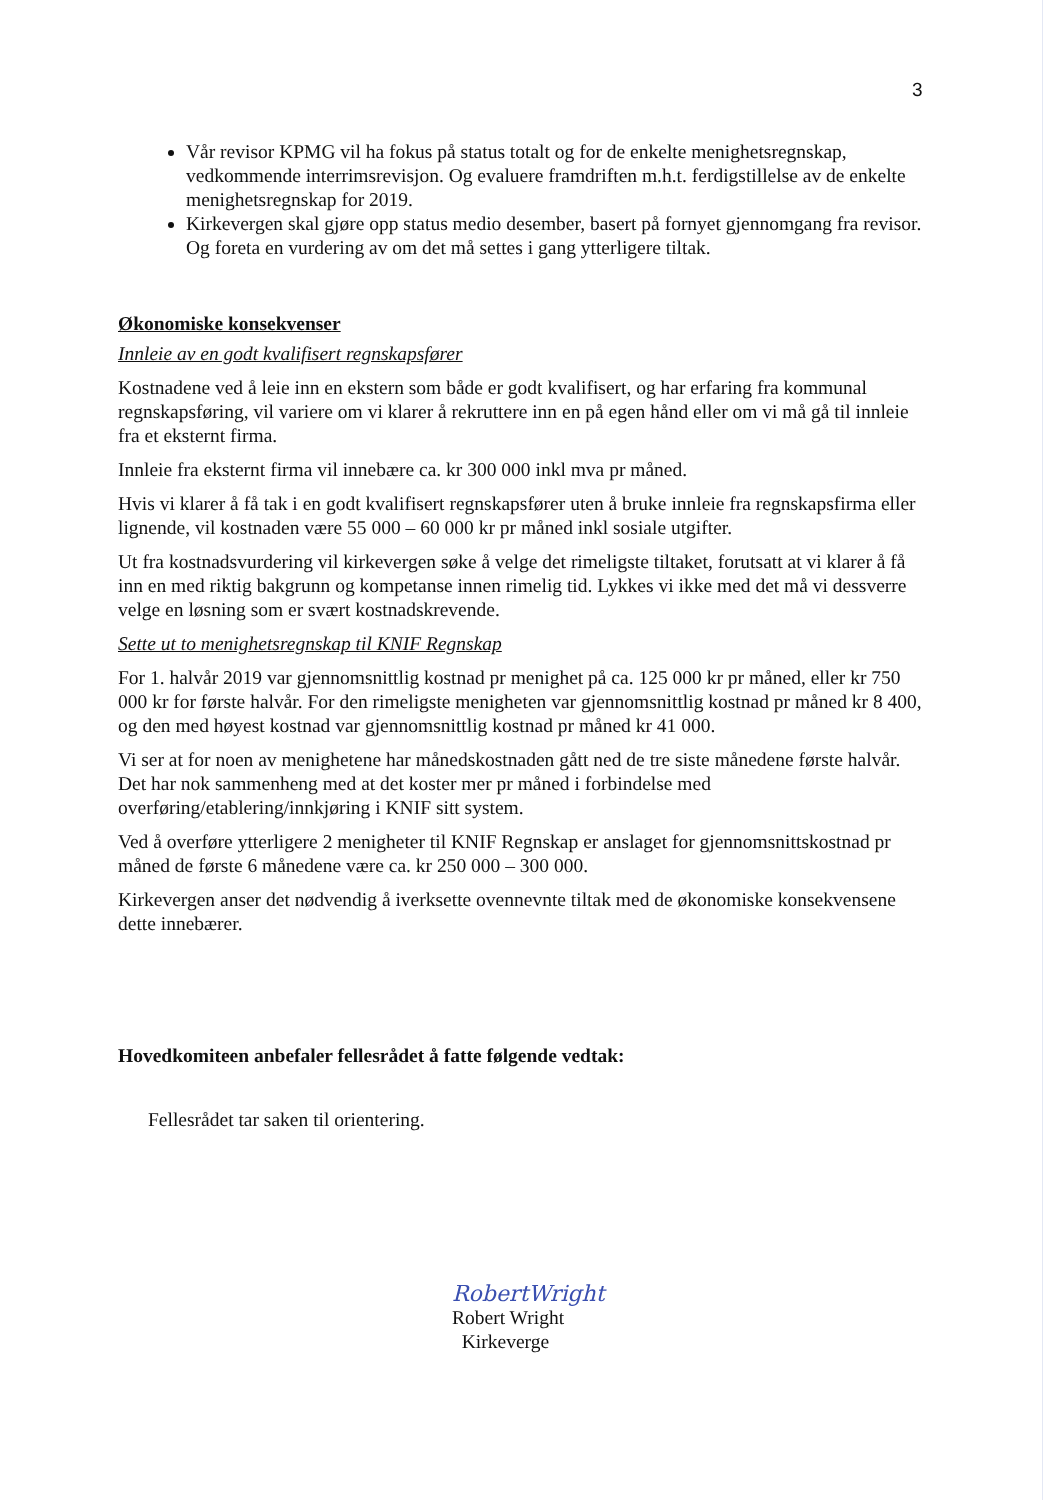3
Vår revisor KPMG vil ha fokus på status totalt og for de enkelte menighetsregnskap, vedkommende interrimsrevisjon. Og evaluere framdriften m.h.t. ferdigstillelse av de enkelte menighetsregnskap for 2019.
Kirkevergen skal gjøre opp status medio desember, basert på fornyet gjennomgang fra revisor. Og foreta en vurdering av om det må settes i gang ytterligere tiltak.
Økonomiske konsekvenser
Innleie av en godt kvalifisert regnskapsfører
Kostnadene ved å leie inn en ekstern som både er godt kvalifisert, og har erfaring fra kommunal regnskapsføring, vil variere om vi klarer å rekruttere inn en på egen hånd eller om vi må gå til innleie fra et eksternt firma.
Innleie fra eksternt firma vil innebære ca. kr 300 000 inkl mva pr måned.
Hvis vi klarer å få tak i en godt kvalifisert regnskapsfører uten å bruke innleie fra regnskapsfirma eller lignende, vil kostnaden være 55 000 – 60 000 kr pr måned inkl sosiale utgifter.
Ut fra kostnadsvurdering vil kirkevergen søke å velge det rimeligste tiltaket, forutsatt at vi klarer å få inn en med riktig bakgrunn og kompetanse innen rimelig tid. Lykkes vi ikke med det må vi dessverre velge en løsning som er svært kostnadskrevende.
Sette ut to menighetsregnskap til KNIF Regnskap
For 1. halvår 2019 var gjennomsnittlig kostnad pr menighet på ca. 125 000 kr pr måned, eller kr 750 000 kr for første halvår. For den rimeligste menigheten var gjennomsnittlig kostnad pr måned kr 8 400, og den med høyest kostnad var gjennomsnittlig kostnad pr måned kr 41 000.
Vi ser at for noen av menighetene har månedskostnaden gått ned de tre siste månedene første halvår. Det har nok sammenheng med at det koster mer pr måned i forbindelse med overføring/etablering/innkjøring i KNIF sitt system.
Ved å overføre ytterligere 2 menigheter til KNIF Regnskap er anslaget for gjennomsnittskostnad pr måned de første 6 månedene være ca. kr 250 000 – 300 000.
Kirkevergen anser det nødvendig å iverksette ovennevnte tiltak med de økonomiske konsekvensene dette innebærer.
Hovedkomiteen anbefaler fellesrådet å fatte følgende vedtak:
Fellesrådet tar saken til orientering.
RobertWright
Robert Wright
Kirkeverge